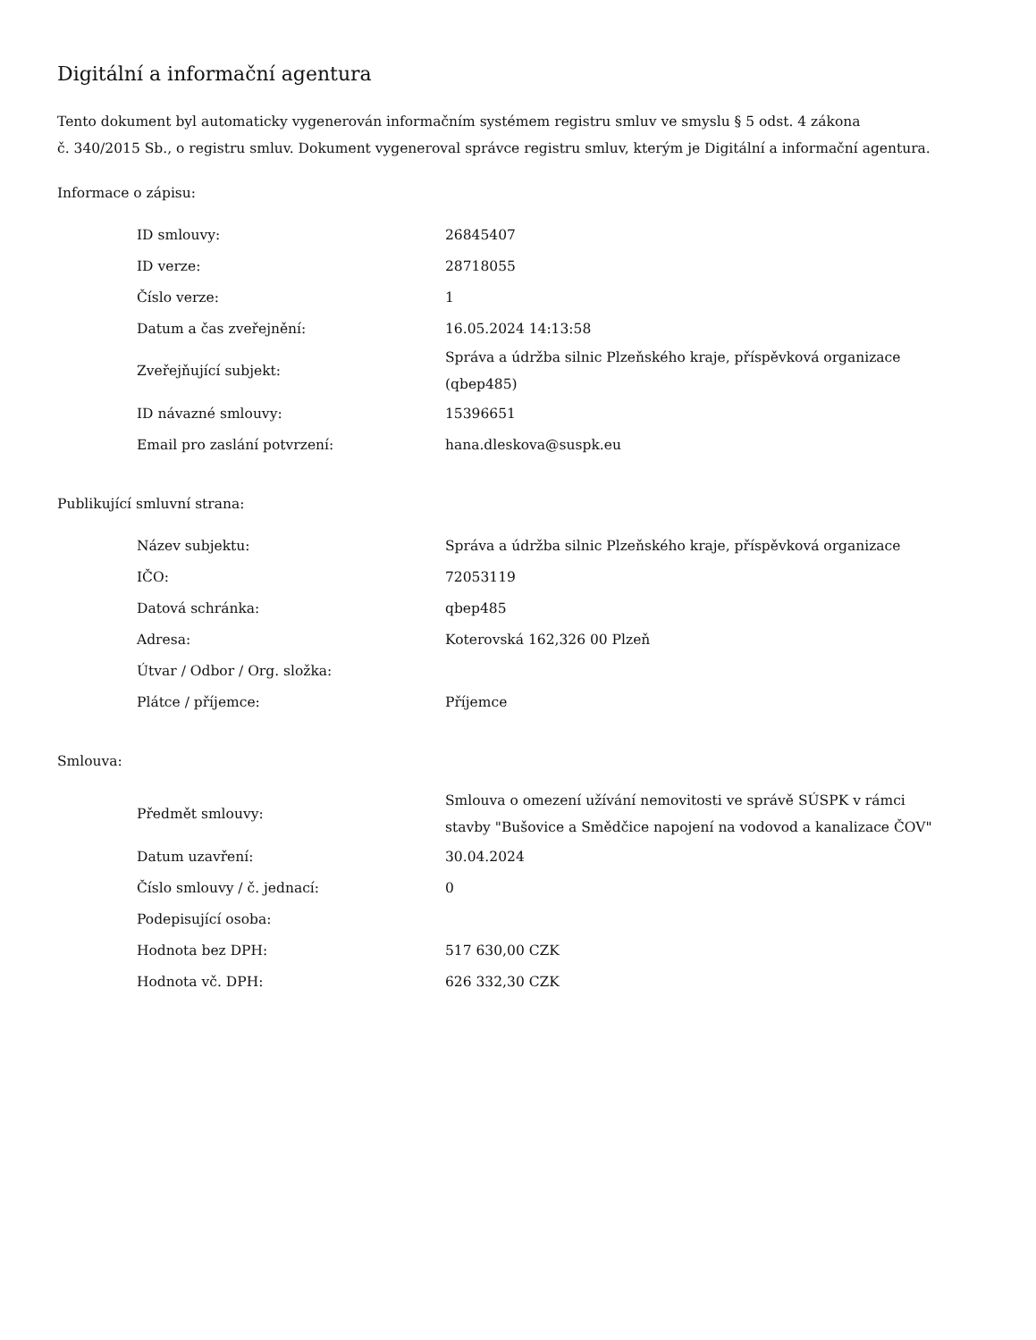Digitální a informační agentura
Tento dokument byl automaticky vygenerován informačním systémem registru smluv ve smyslu § 5 odst. 4 zákona
č. 340/2015 Sb., o registru smluv. Dokument vygeneroval správce registru smluv, kterým je Digitální a informační agentura.
Informace o zápisu:
| ID smlouvy: | 26845407 |
| ID verze: | 28718055 |
| Číslo verze: | 1 |
| Datum a čas zveřejnění: | 16.05.2024 14:13:58 |
| Zveřejňující subjekt: | Správa a údržba silnic Plzeňského kraje, příspěvková organizace (qbep485) |
| ID návazné smlouvy: | 15396651 |
| Email pro zaslání potvrzení: | hana.dleskova@suspk.eu |
Publikující smluvní strana:
| Název subjektu: | Správa a údržba silnic Plzeňského kraje, příspěvková organizace |
| IČO: | 72053119 |
| Datová schránka: | qbep485 |
| Adresa: | Koterovská 162,326 00 Plzeň |
| Útvar / Odbor / Org. složka: | |
| Plátce / příjemce: | Příjemce |
Smlouva:
| Předmět smlouvy: | Smlouva o omezení užívání nemovitosti ve správě SÚSPK v rámci stavby "Bušovice a Smědčice napojení na vodovod a kanalizace ČOV" |
| Datum uzavření: | 30.04.2024 |
| Číslo smlouvy / č. jednací: | 0 |
| Podepisující osoba: | |
| Hodnota bez DPH: | 517 630,00 CZK |
| Hodnota vč. DPH: | 626 332,30 CZK |